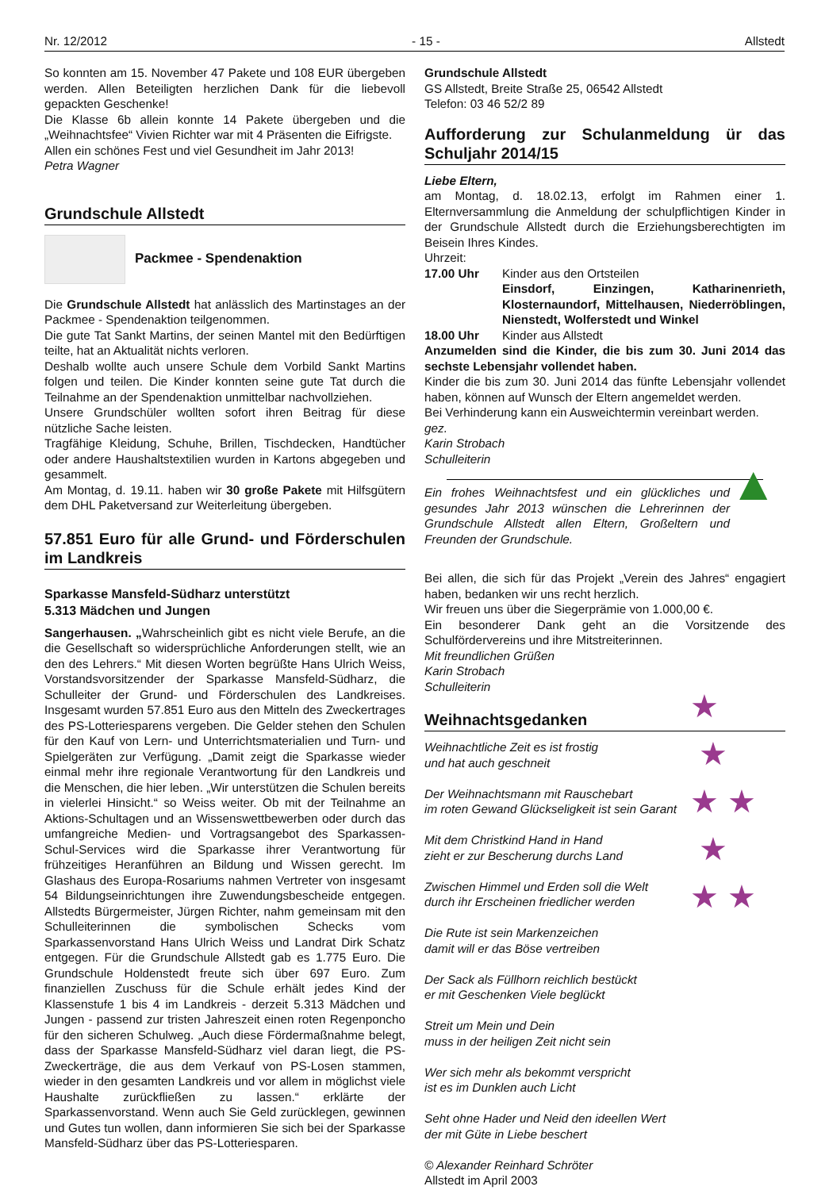Nr. 12/2012 - 15 - Allstedt
So konnten am 15. November 47 Pakete und 108 EUR übergeben werden. Allen Beteiligten herzlichen Dank für die liebevoll gepackten Geschenke!
Die Klasse 6b allein konnte 14 Pakete übergeben und die „Weihnachtsfee“ Vivien Richter war mit 4 Präsenten die Eifrigste.
Allen ein schönes Fest und viel Gesundheit im Jahr 2013!
Petra Wagner
Grundschule Allstedt
Packmee - Spendenaktion
Die Grundschule Allstedt hat anlässlich des Martinstages an der Packmee - Spendenaktion teilgenommen.
Die gute Tat Sankt Martins, der seinen Mantel mit den Bedürftigen teilte, hat an Aktualität nichts verloren.
Deshalb wollte auch unsere Schule dem Vorbild Sankt Martins folgen und teilen. Die Kinder konnten seine gute Tat durch die Teilnahme an der Spendenaktion unmittelbar nachvollziehen.
Unsere Grundschüler wollten sofort ihren Beitrag für diese nützliche Sache leisten.
Tragfähige Kleidung, Schuhe, Brillen, Tischdecken, Handtücher oder andere Haushaltstextilien wurden in Kartons abgegeben und gesammelt.
Am Montag, d. 19.11. haben wir 30 große Pakete mit Hilfsgütern dem DHL Paketversand zur Weiterleitung übergeben.
57.851 Euro für alle Grund- und Förderschulen im Landkreis
Sparkasse Mansfeld-Südharz unterstützt
5.313 Mädchen und Jungen
Sangerhausen. „Wahrscheinlich gibt es nicht viele Berufe, an die die Gesellschaft so widersprüchliche Anforderungen stellt, wie an den des Lehrers.“ Mit diesen Worten begrüßte Hans Ulrich Weiss, Vorstandsvorsitzender der Sparkasse Mansfeld-Südharz, die Schulleiter der Grund- und Förderschulen des Landkreises. Insgesamt wurden 57.851 Euro aus den Mitteln des Zweckertrages des PS-Lotteriesparens vergeben. Die Gelder stehen den Schulen für den Kauf von Lern- und Unterrichtsmaterialien und Turn- und Spielgeräten zur Verfügung. „Damit zeigt die Sparkasse wieder einmal mehr ihre regionale Verantwortung für den Landkreis und die Menschen, die hier leben. „Wir unterstützen die Schulen bereits in vielerlei Hinsicht.“ so Weiss weiter. Ob mit der Teilnahme an Aktions-Schultagen und an Wissenswettbewerben oder durch das umfangreiche Medien- und Vortragsangebot des Sparkassen-Schul-Services wird die Sparkasse ihrer Verantwortung für frühzeitiges Heranführen an Bildung und Wissen gerecht. Im Glashaus des Europa-Rosariums nahmen Vertreter von insgesamt 54 Bildungseinrichtungen ihre Zuwendungsbescheide entgegen. Allstedts Bürgermeister, Jürgen Richter, nahm gemeinsam mit den Schulleiterinnen die symbolischen Schecks vom Sparkassenvorstand Hans Ulrich Weiss und Landrat Dirk Schatz entgegen. Für die Grundschule Allstedt gab es 1.775 Euro. Die Grundschule Holdenstedt freute sich über 697 Euro. Zum finanziellen Zuschuss für die Schule erhält jedes Kind der Klassenstufe 1 bis 4 im Landkreis - derzeit 5.313 Mädchen und Jungen - passend zur tristen Jahreszeit einen roten Regenponcho für den sicheren Schulweg. „Auch diese Fördermaßnahme belegt, dass der Sparkasse Mansfeld-Südharz viel daran liegt, die PS-Zweckerträge, die aus dem Verkauf von PS-Losen stammen, wieder in den gesamten Landkreis und vor allem in möglichst viele Haushalte zurückfließen zu lassen.“ erklärte der Sparkassenvorstand. Wenn auch Sie Geld zurücklegen, gewinnen und Gutes tun wollen, dann informieren Sie sich bei der Sparkasse Mansfeld-Südharz über das PS-Lotteriesparen.
Grundschule Allstedt
GS Allstedt, Breite Straße 25, 06542 Allstedt
Telefon: 03 46 52/2 89
Aufforderung zur Schulanmeldung ür das Schuljahr 2014/15
Liebe Eltern,
am Montag, d. 18.02.13, erfolgt im Rahmen einer 1. Elternversammlung die Anmeldung der schulpflichtigen Kinder in der Grundschule Allstedt durch die Erziehungsberechtigten im Beisein Ihres Kindes.
Uhrzeit:
17.00 Uhr Kinder aus den Ortsteilen
Einsdorf, Einzingen, Katharinenrieth, Klosternaundorf, Mittelhausen, Niederröblingen, Nienstedt, Wolferstedt und Winkel
18.00 Uhr Kinder aus Allstedt
Anzumelden sind die Kinder, die bis zum 30. Juni 2014 das sechste Lebensjahr vollendet haben.
Kinder die bis zum 30. Juni 2014 das fünfte Lebensjahr vollendet haben, können auf Wunsch der Eltern angemeldet werden.
Bei Verhinderung kann ein Ausweichtermin vereinbart werden.
gez.
Karin Strobach
Schulleiterin
Ein frohes Weihnachtsfest und ein glückliches und gesundes Jahr 2013 wünschen die Lehrerinnen der Grundschule Allstedt allen Eltern, Großeltern und Freunden der Grundschule.
Bei allen, die sich für das Projekt „Verein des Jahres“ engagiert haben, bedanken wir uns recht herzlich.
Wir freuen uns über die Siegerprämie von 1.000,00 €.
Ein besonderer Dank geht an die Vorsitzende des Schulfördervereins und ihre Mitstreiterinnen.
Mit freundlichen Grüßen
Karin Strobach
Schulleiterin
Weihnachtsgedanken
Weihnachtliche Zeit es ist frostig
und hat auch geschneit
Der Weihnachtsmann mit Rauschebart
im roten Gewand Glückseligkeit ist sein Garant
Mit dem Christkind Hand in Hand
zieht er zur Bescherung durchs Land
Zwischen Himmel und Erden soll die Welt
durch ihr Erscheinen friedlicher werden
Die Rute ist sein Markenzeichen
damit will er das Böse vertreiben
Der Sack als Füllhorn reichlich bestückt
er mit Geschenken Viele beglückt
Streit um Mein und Dein
muss in der heiligen Zeit nicht sein
Wer sich mehr als bekommt verspricht
ist es im Dunklen auch Licht
Seht ohne Hader und Neid den ideellen Wert
der mit Güte in Liebe beschert
© Alexander Reinhard Schröter
Allstedt im April 2003
▲
★
★
★ ★
★
★ ★